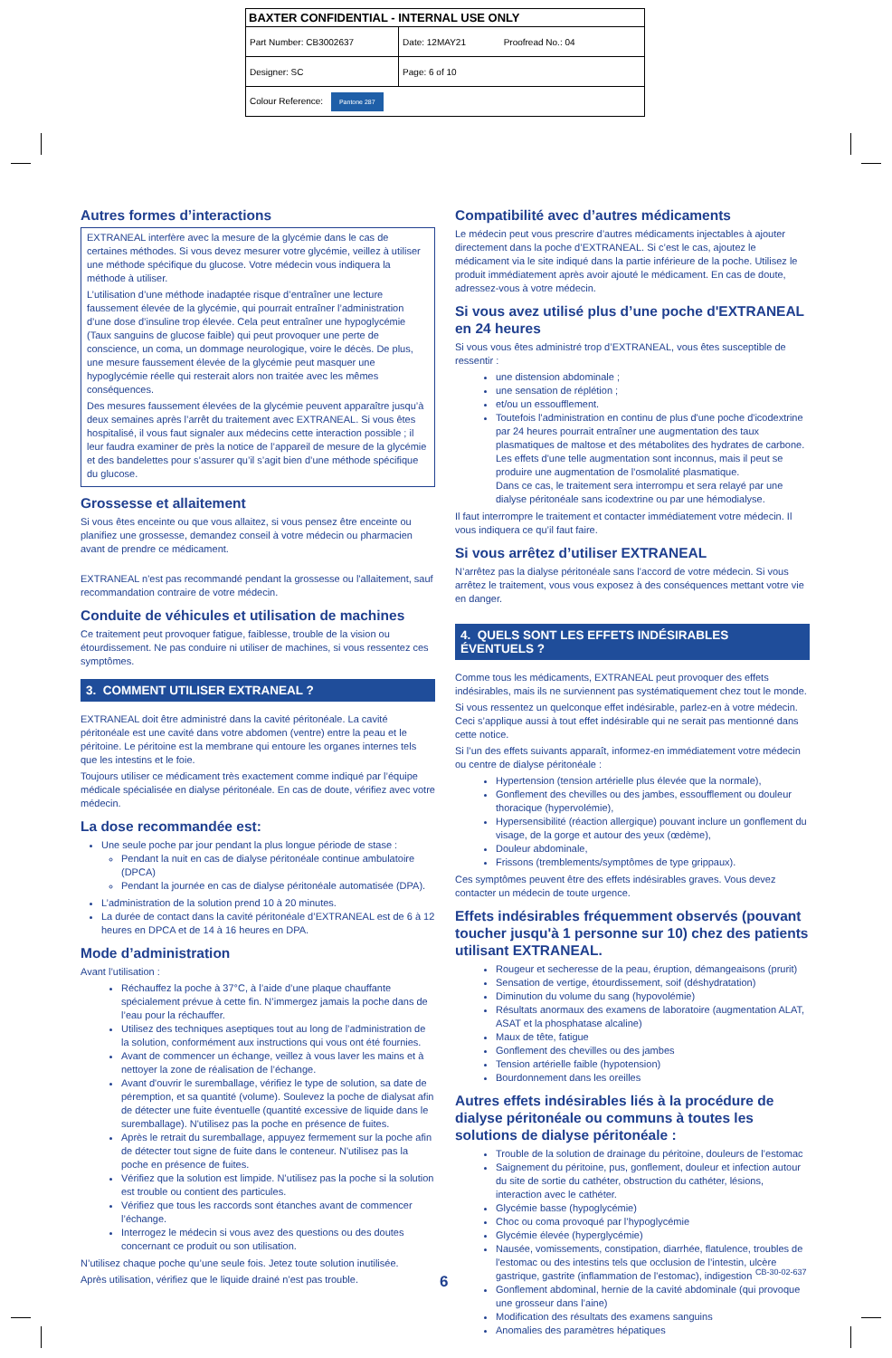| BAXTER CONFIDENTIAL - INTERNAL USE ONLY | |
| Part Number: CB3002637 | Date: 12MAY21 Proofread No.: 04 |
| Designer: SC | Page: 6 of 10 |
| Colour Reference: Pantone 287 | |
Autres formes d’interactions
EXTRANEAL interfère avec la mesure de la glycémie dans le cas de certaines méthodes. Si vous devez mesurer votre glycémie, veillez à utiliser une méthode spécifique du glucose. Votre médecin vous indiquera la méthode à utiliser.
L’utilisation d’une méthode inadaptée risque d’entraîner une lecture faussement élevée de la glycémie, qui pourrait entraîner l’administration d’une dose d’insuline trop élevée. Cela peut entraîner une hypoglycémie (Taux sanguins de glucose faible) qui peut provoquer une perte de conscience, un coma, un dommage neurologique, voire le décès. De plus, une mesure faussement élevée de la glycémie peut masquer une hypoglycémie réelle qui resterait alors non traitée avec les mêmes conséquences.
Des mesures faussement élevées de la glycémie peuvent apparaître jusqu’à deux semaines après l’arrêt du traitement avec EXTRANEAL. Si vous êtes hospitalisé, il vous faut signaler aux médecins cette interaction possible ; il leur faudra examiner de près la notice de l’appareil de mesure de la glycémie et des bandelettes pour s’assurer qu’il s’agit bien d’une méthode spécifique du glucose.
Grossesse et allaitement
Si vous êtes enceinte ou que vous allaitez, si vous pensez être enceinte ou planifiez une grossesse, demandez conseil à votre médecin ou pharmacien avant de prendre ce médicament.
EXTRANEAL n'est pas recommandé pendant la grossesse ou l'allaitement, sauf recommandation contraire de votre médecin.
Conduite de véhicules et utilisation de machines
Ce traitement peut provoquer fatigue, faiblesse, trouble de la vision ou étourdissement. Ne pas conduire ni utiliser de machines, si vous ressentez ces symptômes.
3. COMMENT UTILISER EXTRANEAL ?
EXTRANEAL doit être administré dans la cavité péritonéale. La cavité péritonéale est une cavité dans votre abdomen (ventre) entre la peau et le péritoine. Le péritoine est la membrane qui entoure les organes internes tels que les intestins et le foie.
Toujours utiliser ce médicament très exactement comme indiqué par l’équipe médicale spécialisée en dialyse péritonéale. En cas de doute, vérifiez avec votre médecin.
La dose recommandée est:
Une seule poche par jour pendant la plus longue période de stase :
Pendant la nuit en cas de dialyse péritonéale continue ambulatoire (DPCA)
Pendant la journée en cas de dialyse péritonéale automatisée (DPA).
L’administration de la solution prend 10 à 20 minutes.
La durée de contact dans la cavité péritonéale d’EXTRANEAL est de 6 à 12 heures en DPCA et de 14 à 16 heures en DPA.
Mode d’administration
Avant l’utilisation :
Réchauffez la poche à 37°C, à l’aide d’une plaque chauffante spécialement prévue à cette fin. N’immergez jamais la poche dans de l’eau pour la réchauffer.
Utilisez des techniques aseptiques tout au long de l’administration de la solution, conformément aux instructions qui vous ont été fournies.
Avant de commencer un échange, veillez à vous laver les mains et à nettoyer la zone de réalisation de l’échange.
Avant d'ouvrir le suremballage, vérifiez le type de solution, sa date de péremption, et sa quantité (volume). Soulevez la poche de dialysat afin de détecter une fuite éventuelle (quantité excessive de liquide dans le suremballage). N'utilisez pas la poche en présence de fuites.
Après le retrait du suremballage, appuyez fermement sur la poche afin de détecter tout signe de fuite dans le conteneur. N'utilisez pas la poche en présence de fuites.
Vérifiez que la solution est limpide. N’utilisez pas la poche si la solution est trouble ou contient des particules.
Vérifiez que tous les raccords sont étanches avant de commencer l’échange.
Interrogez le médecin si vous avez des questions ou des doutes concernant ce produit ou son utilisation.
N’utilisez chaque poche qu’une seule fois. Jetez toute solution inutilisée.
Après utilisation, vérifiez que le liquide drainé n’est pas trouble.
Compatibilité avec d’autres médicaments
Le médecin peut vous prescrire d’autres médicaments injectables à ajouter directement dans la poche d’EXTRANEAL. Si c’est le cas, ajoutez le médicament via le site indiqué dans la partie inférieure de la poche. Utilisez le produit immédiatement après avoir ajouté le médicament. En cas de doute, adressez-vous à votre médecin.
Si vous avez utilisé plus d’une poche d'EXTRANEAL en 24 heures
Si vous vous êtes administré trop d’EXTRANEAL, vous êtes susceptible de ressentir :
une distension abdominale ;
une sensation de réplétion ;
et/ou un essoufflement.
Toutefois l'administration en continu de plus d'une poche d'icodextrine par 24 heures pourrait entraîner une augmentation des taux plasmatiques de maltose et des métabolites des hydrates de carbone. Les effets d'une telle augmentation sont inconnus, mais il peut se produire une augmentation de l'osmolalité plasmatique.
Dans ce cas, le traitement sera interrompu et sera relayé par une dialyse péritonéale sans icodextrine ou par une hémodialyse.
Il faut interrompre le traitement et contacter immédiatement votre médecin. Il vous indiquera ce qu’il faut faire.
Si vous arrêtez d’utiliser EXTRANEAL
N’arrêtez pas la dialyse péritonéale sans l’accord de votre médecin. Si vous arrêtez le traitement, vous vous exposez à des conséquences mettant votre vie en danger.
4. QUELS SONT LES EFFETS INDÉSIRABLES ÉVENTUELS ?
Comme tous les médicaments, EXTRANEAL peut provoquer des effets indésirables, mais ils ne surviennent pas systématiquement chez tout le monde.
Si vous ressentez un quelconque effet indésirable, parlez-en à votre médecin. Ceci s’applique aussi à tout effet indésirable qui ne serait pas mentionné dans cette notice.
Si l’un des effets suivants apparaît, informez-en immédiatement votre médecin ou centre de dialyse péritonéale :
Hypertension (tension artérielle plus élevée que la normale),
Gonflement des chevilles ou des jambes, essoufflement ou douleur thoracique (hypervolémie),
Hypersensibilité (réaction allergique) pouvant inclure un gonflement du visage, de la gorge et autour des yeux (œdème),
Douleur abdominale,
Frissons (tremblements/symptômes de type grippaux).
Ces symptômes peuvent être des effets indésirables graves. Vous devez contacter un médecin de toute urgence.
Effets indésirables fréquemment observés (pouvant toucher jusqu'à 1 personne sur 10) chez des patients utilisant EXTRANEAL.
Rougeur et secheresse de la peau, éruption, démangeaisons (prurit)
Sensation de vertige, étourdissement, soif (déshydratation)
Diminution du volume du sang (hypovolémie)
Résultats anormaux des examens de laboratoire (augmentation ALAT, ASAT et la phosphatase alcaline)
Maux de tête, fatigue
Gonflement des chevilles ou des jambes
Tension artérielle faible (hypotension)
Bourdonnement dans les oreilles
Autres effets indésirables liés à la procédure de dialyse péritonéale ou communs à toutes les solutions de dialyse péritonéale :
Trouble de la solution de drainage du péritoine, douleurs de l’estomac
Saignement du péritoine, pus, gonflement, douleur et infection autour du site de sortie du cathéter, obstruction du cathéter, lésions, interaction avec le cathéter.
Glycémie basse (hypoglycémie)
Choc ou coma provoqué par l’hypoglycémie
Glycémie élevée (hyperglycémie)
Nausée, vomissements, constipation, diarrhée, flatulence, troubles de l'estomac ou des intestins tels que occlusion de l’intestin, ulcère gastrique, gastrite (inflammation de l'estomac), indigestion
Gonflement abdominal, hernie de la cavité abdominale (qui provoque une grosseur dans l’aine)
Modification des résultats des examens sanguins
Anomalies des paramètres hépatiques
6
CB-30-02-637